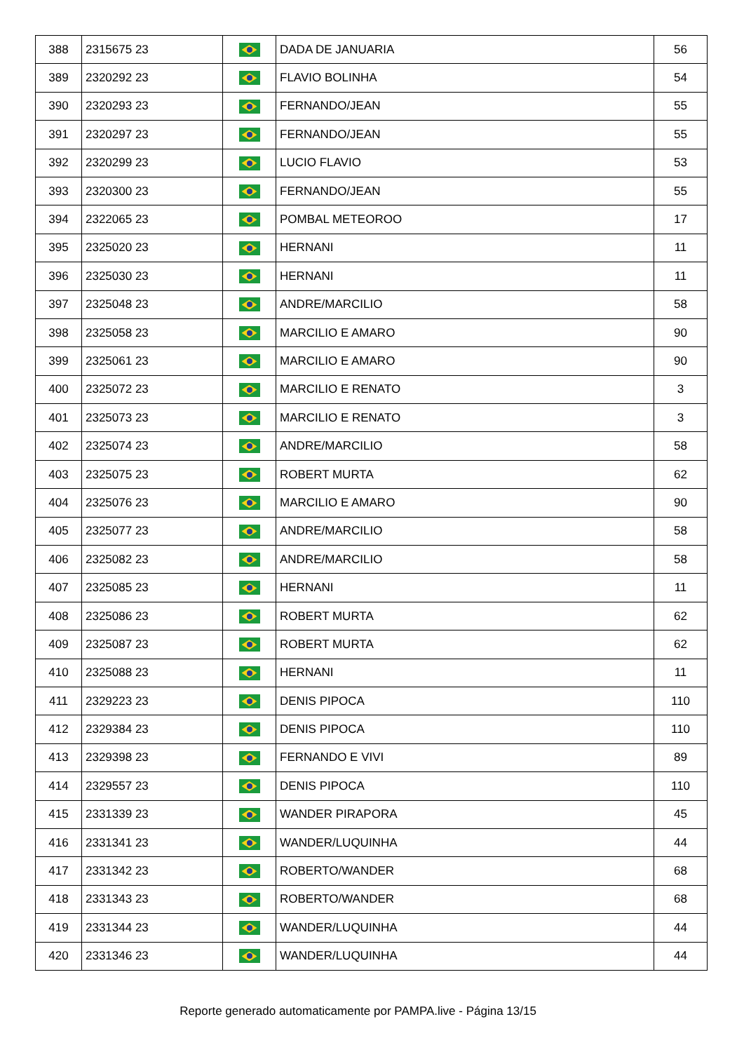| 388 | 2315675 23 | | DADA DE JANUARIA | 56 |
| 389 | 2320292 23 | | FLAVIO BOLINHA | 54 |
| 390 | 2320293 23 | | FERNANDO/JEAN | 55 |
| 391 | 2320297 23 | | FERNANDO/JEAN | 55 |
| 392 | 2320299 23 | | LUCIO FLAVIO | 53 |
| 393 | 2320300 23 | | FERNANDO/JEAN | 55 |
| 394 | 2322065 23 | | POMBAL METEOROO | 17 |
| 395 | 2325020 23 | | HERNANI | 11 |
| 396 | 2325030 23 | | HERNANI | 11 |
| 397 | 2325048 23 | | ANDRE/MARCILIO | 58 |
| 398 | 2325058 23 | | MARCILIO E AMARO | 90 |
| 399 | 2325061 23 | | MARCILIO E AMARO | 90 |
| 400 | 2325072 23 | | MARCILIO E RENATO | 3 |
| 401 | 2325073 23 | | MARCILIO E RENATO | 3 |
| 402 | 2325074 23 | | ANDRE/MARCILIO | 58 |
| 403 | 2325075 23 | | ROBERT MURTA | 62 |
| 404 | 2325076 23 | | MARCILIO E AMARO | 90 |
| 405 | 2325077 23 | | ANDRE/MARCILIO | 58 |
| 406 | 2325082 23 | | ANDRE/MARCILIO | 58 |
| 407 | 2325085 23 | | HERNANI | 11 |
| 408 | 2325086 23 | | ROBERT MURTA | 62 |
| 409 | 2325087 23 | | ROBERT MURTA | 62 |
| 410 | 2325088 23 | | HERNANI | 11 |
| 411 | 2329223 23 | | DENIS PIPOCA | 110 |
| 412 | 2329384 23 | | DENIS PIPOCA | 110 |
| 413 | 2329398 23 | | FERNANDO E VIVI | 89 |
| 414 | 2329557 23 | | DENIS PIPOCA | 110 |
| 415 | 2331339 23 | | WANDER PIRAPORA | 45 |
| 416 | 2331341 23 | | WANDER/LUQUINHA | 44 |
| 417 | 2331342 23 | | ROBERTO/WANDER | 68 |
| 418 | 2331343 23 | | ROBERTO/WANDER | 68 |
| 419 | 2331344 23 | | WANDER/LUQUINHA | 44 |
| 420 | 2331346 23 | | WANDER/LUQUINHA | 44 |
Reporte generado automaticamente por PAMPA.live - Página 13/15